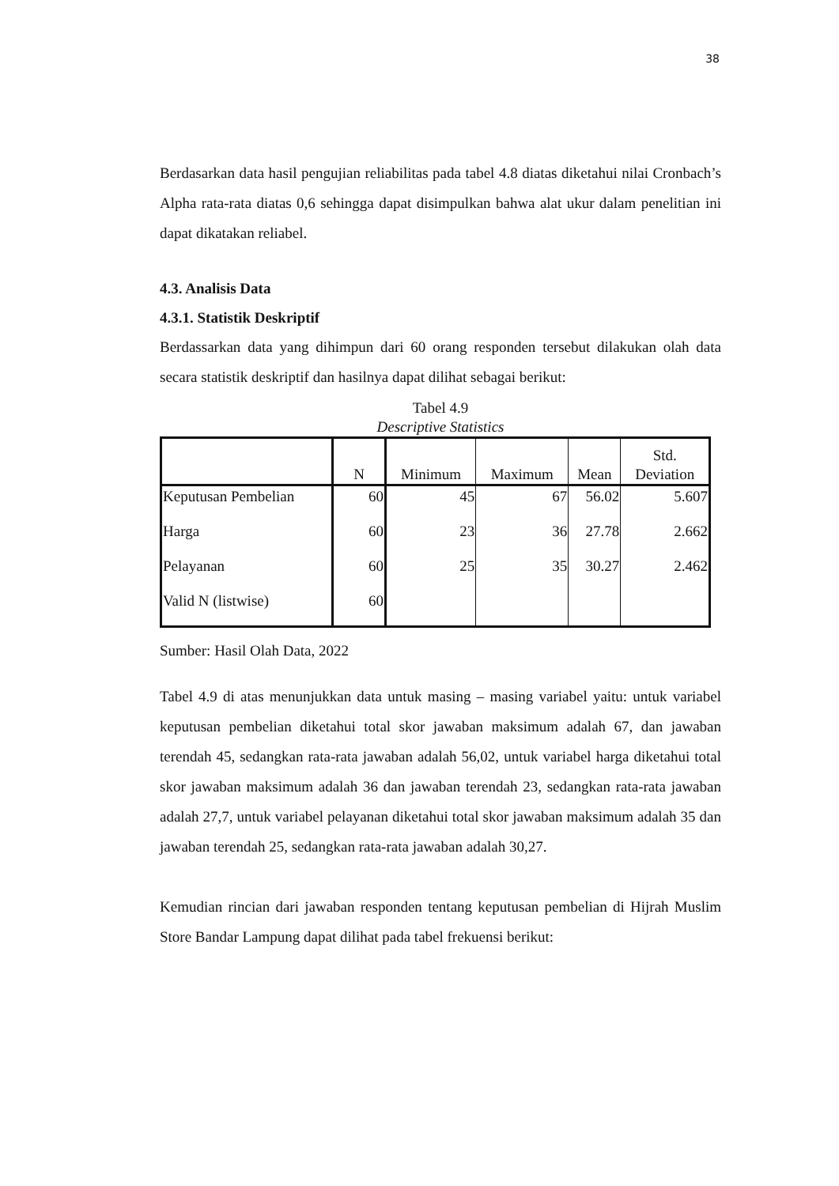38
Berdasarkan data hasil pengujian reliabilitas pada tabel 4.8 diatas diketahui nilai Cronbach’s Alpha rata-rata diatas 0,6 sehingga dapat disimpulkan bahwa alat ukur dalam penelitian ini dapat dikatakan reliabel.
4.3. Analisis Data
4.3.1. Statistik Deskriptif
Berdassarkan data yang dihimpun dari 60 orang responden tersebut dilakukan olah data secara statistik deskriptif dan hasilnya dapat dilihat sebagai berikut:
Tabel 4.9
Descriptive Statistics
| | N | Minimum | Maximum | Mean | Std. Deviation |
| --- | --- | --- | --- | --- | --- |
| Keputusan Pembelian | 60 | 45 | 67 | 56.02 | 5.607 |
| Harga | 60 | 23 | 36 | 27.78 | 2.662 |
| Pelayanan | 60 | 25 | 35 | 30.27 | 2.462 |
| Valid N (listwise) | 60 | | | | |
Sumber: Hasil Olah Data, 2022
Tabel 4.9 di atas menunjukkan data untuk masing – masing variabel yaitu: untuk variabel keputusan pembelian diketahui total skor jawaban maksimum adalah 67, dan jawaban terendah 45, sedangkan rata-rata jawaban adalah 56,02, untuk variabel harga diketahui total skor jawaban maksimum adalah 36 dan jawaban terendah 23, sedangkan rata-rata jawaban adalah 27,7, untuk variabel pelayanan diketahui total skor jawaban maksimum adalah 35 dan jawaban terendah 25, sedangkan rata-rata jawaban adalah 30,27.
Kemudian rincian dari jawaban responden tentang keputusan pembelian di Hijrah Muslim Store Bandar Lampung dapat dilihat pada tabel frekuensi berikut: